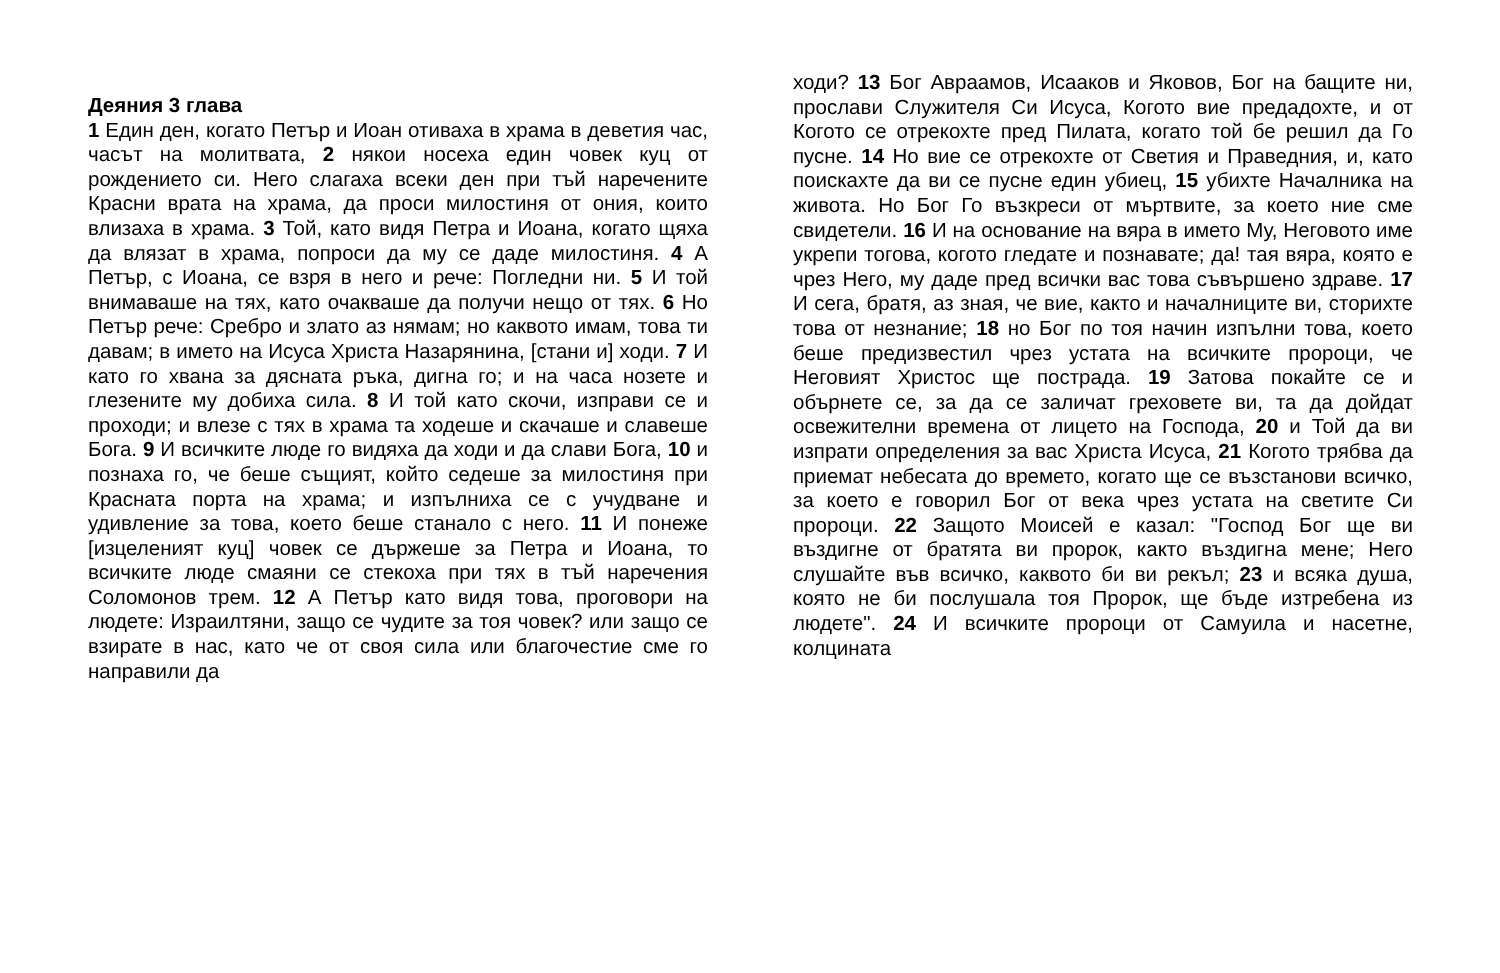Деяния 3 глава
1 Един ден, когато Петър и Иоан отиваха в храма в деветия час, часът на молитвата, 2 някои носеха един човек куц от рождението си. Него слагаха всеки ден при тъй наречените Красни врата на храма, да проси милостиня от ония, които влизаха в храма. 3 Той, като видя Петра и Иоана, когато щяха да влязат в храма, попроси да му се даде милостиня. 4 А Петър, с Иоана, се взря в него и рече: Погледни ни. 5 И той внимаваше на тях, като очакваше да получи нещо от тях. 6 Но Петър рече: Сребро и злато аз нямам; но каквото имам, това ти давам; в името на Исуса Христа Назарянина, [стани и] ходи. 7 И като го хвана за дясната ръка, дигна го; и на часа нозете и глезените му добиха сила. 8 И той като скочи, изправи се и проходи; и влезе с тях в храма та ходеше и скачаше и славеше Бога. 9 И всичките люде го видяха да ходи и да слави Бога, 10 и познаха го, че беше същият, който седеше за милостиня при Красната порта на храма; и изпълниха се с учудване и удивление за това, което беше станало с него. 11 И понеже [изцеленият куц] човек се държеше за Петра и Иоана, то всичките люде смаяни се стекоха при тях в тъй наречения Соломонов трем. 12 А Петър като видя това, проговори на людете: Израилтяни, защо се чудите за тоя човек? или защо се взирате в нас, като че от своя сила или благочестие сме го направили да
ходи? 13 Бог Авраамов, Исааков и Яковов, Бог на бащите ни, прослави Служителя Си Исуса, Когото вие предадохте, и от Когото се отрекохте пред Пилата, когато той бе решил да Го пусне. 14 Но вие се отрекохте от Светия и Праведния, и, като поискахте да ви се пусне един убиец, 15 убихте Началника на живота. Но Бог Го възкреси от мъртвите, за което ние сме свидетели. 16 И на основание на вяра в името Му, Неговото име укрепи тогова, когото гледате и познавате; да! тая вяра, която е чрез Него, му даде пред всички вас това съвършено здраве. 17 И сега, братя, аз зная, че вие, както и началниците ви, сторихте това от незнание; 18 но Бог по тоя начин изпълни това, което беше предизвестил чрез устата на всичките пророци, че Неговият Христос ще пострада. 19 Затова покайте се и обърнете се, за да се заличат греховете ви, та да дойдат освежителни времена от лицето на Господа, 20 и Той да ви изпрати определения за вас Христа Исуса, 21 Когото трябва да приемат небесата до времето, когато ще се възстанови всичко, за което е говорил Бог от века чрез устата на светите Си пророци. 22 Защото Моисей е казал: "Господ Бог ще ви въздигне от братята ви пророк, както въздигна мене; Него слушайте във всичко, каквото би ви рекъл; 23 и всяка душа, която не би послушала тоя Пророк, ще бъде изтребена из людете". 24 И всичките пророци от Самуила и насетне, колцината